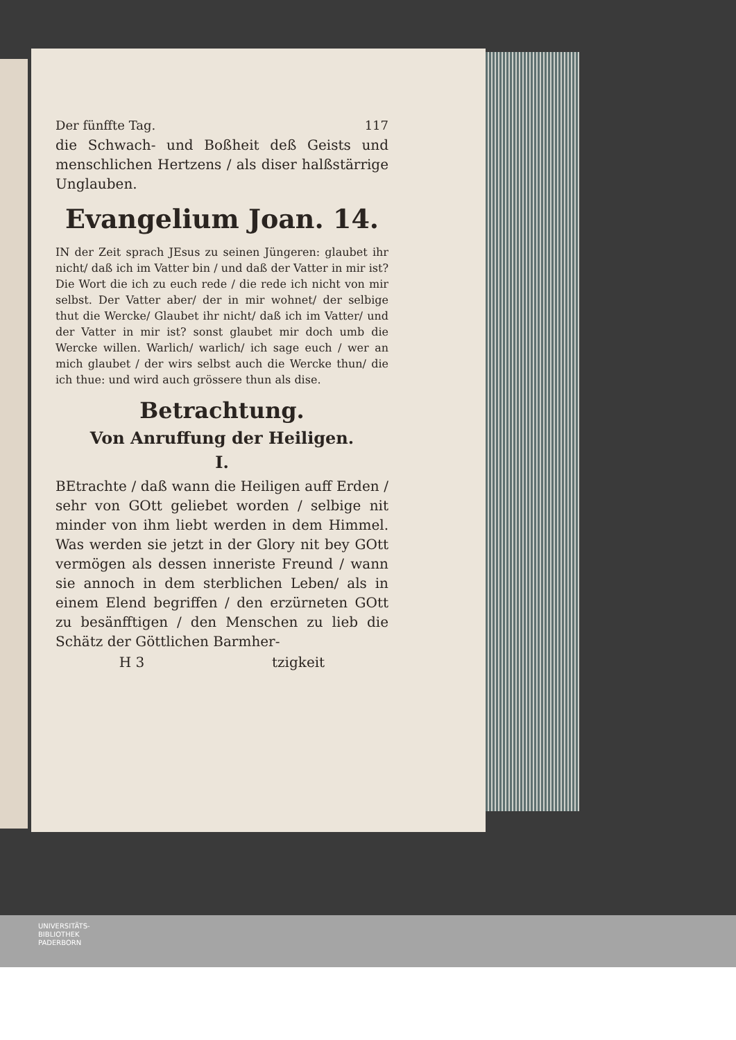Der fünffte Tag. 117
die Schwach- und Boßheit deß Geists und menschlichen Hertzens / als diser halßstärrige Unglauben.
Evangelium Joan. 14.
IN der Zeit sprach JEsus zu seinen Jüngeren: glaubet ihr nicht/ daß ich im Vatter bin / und daß der Vatter in mir ist? Die Wort die ich zu euch rede / die rede ich nicht von mir selbst. Der Vatter aber/ der in mir wohnet/ der selbige thut die Wercke/ Glaubet ihr nicht/ daß ich im Vatter/ und der Vatter in mir ist? sonst glaubet mir doch umb die Wercke willen. Warlich/ warlich/ ich sage euch / wer an mich glaubet / der wirs selbst auch die Wercke thun/ die ich thue: und wird auch grössere thun als dise.
Betrachtung.
Von Anruffung der Heiligen.
I.
BEtrachte / daß wann die Heiligen auff Erden / sehr von GOtt geliebet worden / selbige nit minder von ihm liebt werden in dem Himmel. Was werden sie jetzt in der Glory nit bey GOtt vermögen als dessen inneriste Freund / wann sie annoch in dem sterblichen Leben/ als in einem Elend begriffen / den erzürneten GOtt zu besänfftigen / den Menschen zu lieb die Schätz der Göttlichen Barmher-
H 3 tzigkeit
UNIVERSITÄTS-
BIBLIOTHEK
PADERBORN